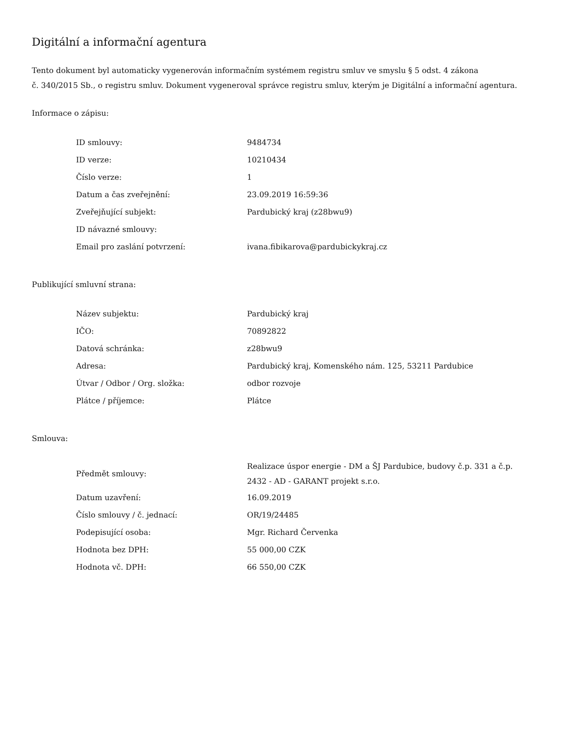Digitální a informační agentura
Tento dokument byl automaticky vygenerován informačním systémem registru smluv ve smyslu § 5 odst. 4 zákona
č. 340/2015 Sb., o registru smluv. Dokument vygeneroval správce registru smluv, kterým je Digitální a informační agentura.
Informace o zápisu:
| ID smlouvy: | 9484734 |
| ID verze: | 10210434 |
| Číslo verze: | 1 |
| Datum a čas zveřejnění: | 23.09.2019 16:59:36 |
| Zveřejňující subjekt: | Pardubický kraj (z28bwu9) |
| ID návazné smlouvy: | |
| Email pro zaslání potvrzení: | ivana.fibikarova@pardubickykraj.cz |
Publikující smluvní strana:
| Název subjektu: | Pardubický kraj |
| IČO: | 70892822 |
| Datová schránka: | z28bwu9 |
| Adresa: | Pardubický kraj, Komenského nám. 125, 53211 Pardubice |
| Útvar / Odbor / Org. složka: | odbor rozvoje |
| Plátce / příjemce: | Plátce |
Smlouva:
| Předmět smlouvy: | Realizace úspor energie - DM a ŠJ Pardubice, budovy č.p. 331 a č.p. 2432 - AD - GARANT projekt s.r.o. |
| Datum uzavření: | 16.09.2019 |
| Číslo smlouvy / č. jednací: | OR/19/24485 |
| Podepisující osoba: | Mgr. Richard Červenka |
| Hodnota bez DPH: | 55 000,00 CZK |
| Hodnota vč. DPH: | 66 550,00 CZK |